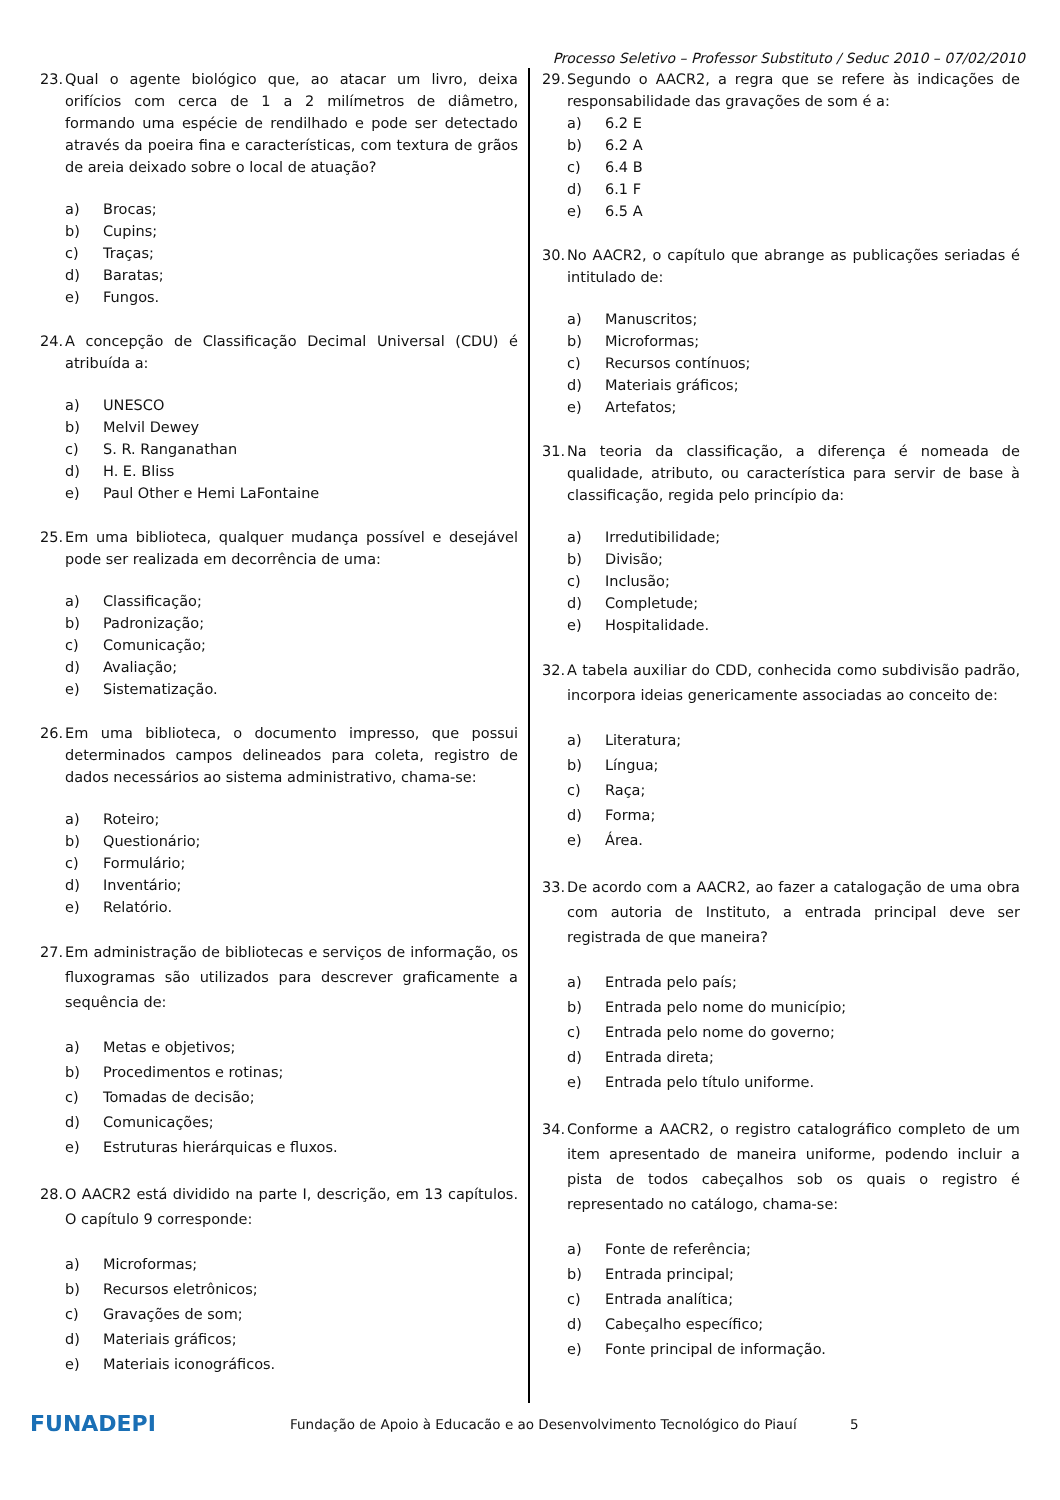Processo Seletivo – Professor Substituto / Seduc 2010 – 07/02/2010
23. Qual o agente biológico que, ao atacar um livro, deixa orifícios com cerca de 1 a 2 milímetros de diâmetro, formando uma espécie de rendilhado e pode ser detectado através da poeira fina e características, com textura de grãos de areia deixado sobre o local de atuação?
a) Brocas;
b) Cupins;
c) Traças;
d) Baratas;
e) Fungos.
24. A concepção de Classificação Decimal Universal (CDU) é atribuída a:
a) UNESCO
b) Melvil Dewey
c) S. R. Ranganathan
d) H. E. Bliss
e) Paul Other e Hemi LaFontaine
25. Em uma biblioteca, qualquer mudança possível e desejável pode ser realizada em decorrência de uma:
a) Classificação;
b) Padronização;
c) Comunicação;
d) Avaliação;
e) Sistematização.
26. Em uma biblioteca, o documento impresso, que possui determinados campos delineados para coleta, registro de dados necessários ao sistema administrativo, chama-se:
a) Roteiro;
b) Questionário;
c) Formulário;
d) Inventário;
e) Relatório.
27. Em administração de bibliotecas e serviços de informação, os fluxogramas são utilizados para descrever graficamente a sequência de:
a) Metas e objetivos;
b) Procedimentos e rotinas;
c) Tomadas de decisão;
d) Comunicações;
e) Estruturas hierárquicas e fluxos.
28. O AACR2 está dividido na parte I, descrição, em 13 capítulos. O capítulo 9 corresponde:
a) Microformas;
b) Recursos eletrônicos;
c) Gravações de som;
d) Materiais gráficos;
e) Materiais iconográficos.
29. Segundo o AACR2, a regra que se refere às indicações de responsabilidade das gravações de som é a:
a) 6.2 E
b) 6.2 A
c) 6.4 B
d) 6.1 F
e) 6.5 A
30. No AACR2, o capítulo que abrange as publicações seriadas é intitulado de:
a) Manuscritos;
b) Microformas;
c) Recursos contínuos;
d) Materiais gráficos;
e) Artefatos;
31. Na teoria da classificação, a diferença é nomeada de qualidade, atributo, ou característica para servir de base à classificação, regida pelo princípio da:
a) Irredutibilidade;
b) Divisão;
c) Inclusão;
d) Completude;
e) Hospitalidade.
32. A tabela auxiliar do CDD, conhecida como subdivisão padrão, incorpora ideias genericamente associadas ao conceito de:
a) Literatura;
b) Língua;
c) Raça;
d) Forma;
e) Área.
33. De acordo com a AACR2, ao fazer a catalogação de uma obra com autoria de Instituto, a entrada principal deve ser registrada de que maneira?
a) Entrada pelo país;
b) Entrada pelo nome do município;
c) Entrada pelo nome do governo;
d) Entrada direta;
e) Entrada pelo título uniforme.
34. Conforme a AACR2, o registro catalográfico completo de um item apresentado de maneira uniforme, podendo incluir a pista de todos cabeçalhos sob os quais o registro é representado no catálogo, chama-se:
a) Fonte de referência;
b) Entrada principal;
c) Entrada analítica;
d) Cabeçalho específico;
e) Fonte principal de informação.
FUNADEPI
Fundação de Apoio à Educacão e ao Desenvolvimento Tecnológico do Piauí
5